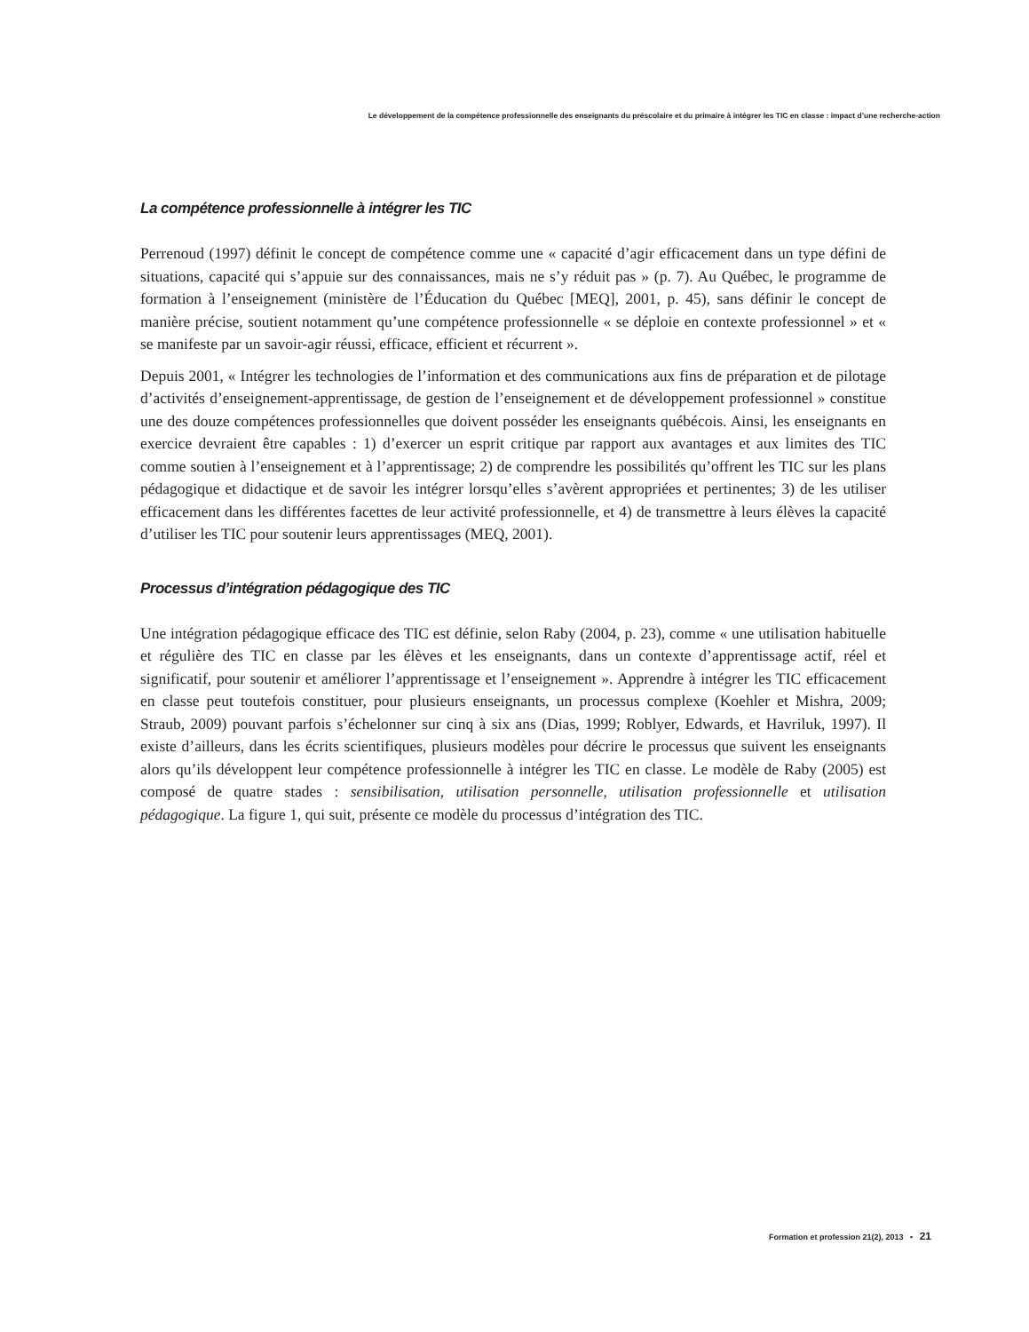Le développement de la compétence professionnelle des enseignants du préscolaire et du primaire à intégrer les TIC en classe : impact d’une recherche-action
La compétence professionnelle à intégrer les TIC
Perrenoud (1997) définit le concept de compétence comme une « capacité d’agir efficacement dans un type défini de situations, capacité qui s’appuie sur des connaissances, mais ne s’y réduit pas » (p. 7). Au Québec, le programme de formation à l’enseignement (ministère de l’Éducation du Québec [MEQ], 2001, p. 45), sans définir le concept de manière précise, soutient notamment qu’une compétence professionnelle « se déploie en contexte professionnel » et « se manifeste par un savoir-agir réussi, efficace, efficient et récurrent ».
Depuis 2001, « Intégrer les technologies de l’information et des communications aux fins de préparation et de pilotage d’activités d’enseignement-apprentissage, de gestion de l’enseignement et de développement professionnel » constitue une des douze compétences professionnelles que doivent posséder les enseignants québécois. Ainsi, les enseignants en exercice devraient être capables : 1) d’exercer un esprit critique par rapport aux avantages et aux limites des TIC comme soutien à l’enseignement et à l’apprentissage; 2) de comprendre les possibilités qu’offrent les TIC sur les plans pédagogique et didactique et de savoir les intégrer lorsqu’elles s’avèrent appropriées et pertinentes; 3) de les utiliser efficacement dans les différentes facettes de leur activité professionnelle, et 4) de transmettre à leurs élèves la capacité d’utiliser les TIC pour soutenir leurs apprentissages (MEQ, 2001).
Processus d’intégration pédagogique des TIC
Une intégration pédagogique efficace des TIC est définie, selon Raby (2004, p. 23), comme « une utilisation habituelle et régulière des TIC en classe par les élèves et les enseignants, dans un contexte d’apprentissage actif, réel et significatif, pour soutenir et améliorer l’apprentissage et l’enseignement ». Apprendre à intégrer les TIC efficacement en classe peut toutefois constituer, pour plusieurs enseignants, un processus complexe (Koehler et Mishra, 2009; Straub, 2009) pouvant parfois s’échelonner sur cinq à six ans (Dias, 1999; Roblyer, Edwards, et Havriluk, 1997). Il existe d’ailleurs, dans les écrits scientifiques, plusieurs modèles pour décrire le processus que suivent les enseignants alors qu’ils développent leur compétence professionnelle à intégrer les TIC en classe. Le modèle de Raby (2005) est composé de quatre stades : sensibilisation, utilisation personnelle, utilisation professionnelle et utilisation pédagogique. La figure 1, qui suit, présente ce modèle du processus d’intégration des TIC.
Formation et profession 21(2), 2013 • 21